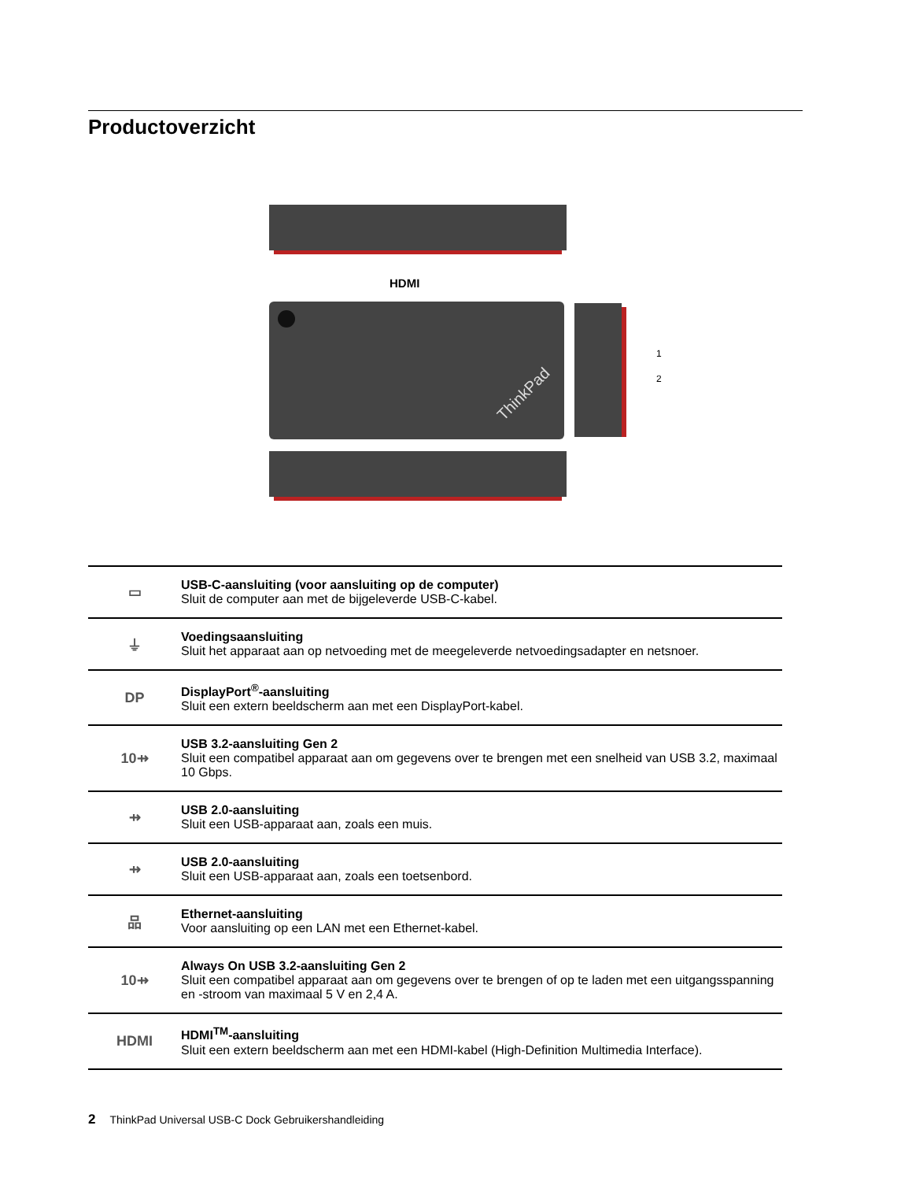Productoverzicht
ThinkPad
HDMI
1
2
| ▭ | USB-C-aansluiting (voor aansluiting op de computer) Sluit de computer aan met de bijgeleverde USB-C-kabel. |
| ⏚ | Voedingsaansluiting Sluit het apparaat aan op netvoeding met de meegeleverde netvoedingsadapter en netsnoer. |
| DP | DisplayPort<sup>®</sup>-aansluiting Sluit een extern beeldscherm aan met een DisplayPort-kabel. |
| 10⇸ | USB 3.2-aansluiting Gen 2 Sluit een compatibel apparaat aan om gegevens over te brengen met een snelheid van USB 3.2, maximaal 10 Gbps. |
| ⇸ | USB 2.0-aansluiting Sluit een USB-apparaat aan, zoals een muis. |
| ⇸ | USB 2.0-aansluiting Sluit een USB-apparaat aan, zoals een toetsenbord. |
| 品 | Ethernet-aansluiting Voor aansluiting op een LAN met een Ethernet-kabel. |
| 10⇸ | Always On USB 3.2-aansluiting Gen 2 Sluit een compatibel apparaat aan om gegevens over te brengen of op te laden met een uitgangsspanning en -stroom van maximaal 5 V en 2,4 A. |
| HDMI | HDMI<sup>TM</sup>-aansluiting Sluit een extern beeldscherm aan met een HDMI-kabel (High-Definition Multimedia Interface). |
2 ThinkPad Universal USB-C Dock Gebruikershandleiding